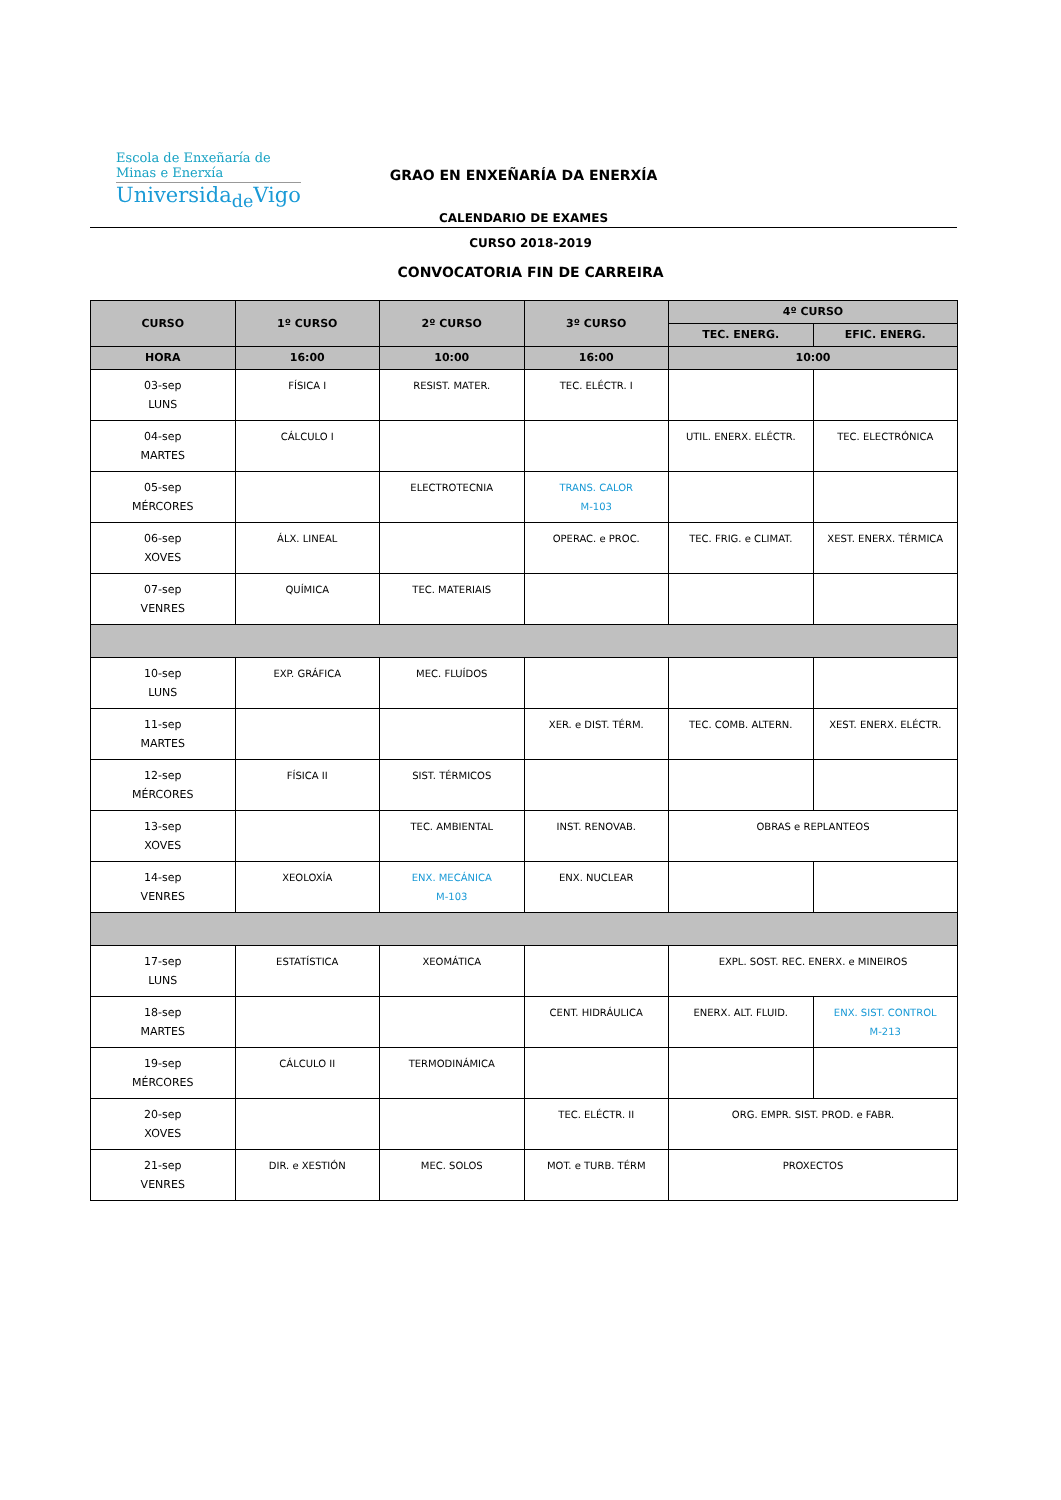Escola de Enxeñaría de
Minas e Enerxía
Universida<sub>de</sub>Vigo
GRAO EN ENXEÑARÍA DA ENERXÍA
CALENDARIO DE EXAMES
CURSO 2018-2019
CONVOCATORIA FIN DE CARREIRA
| CURSO | 1º CURSO | 2º CURSO | 3º CURSO | 4º CURSO | |
| --- | --- | --- | --- | --- | --- |
| | | | | TEC. ENERG. | EFIC. ENERG. |
| HORA | 16:00 | 10:00 | 16:00 | 10:00 | |
| 03-sep LUNS | FÍSICA I | RESIST. MATER. | TEC. ELÉCTR. I | | |
| 04-sep MARTES | CÁLCULO I | | | UTIL. ENERX. ELÉCTR. | TEC. ELECTRÓNICA |
| 05-sep MÉRCORES | | ELECTROTECNIA | TRANS. CALOR M-103 | | |
| 06-sep XOVES | ÁLX. LINEAL | | OPERAC. e PROC. | TEC. FRIG. e CLIMAT. | XEST. ENERX. TÉRMICA |
| 07-sep VENRES | QUÍMICA | TEC. MATERIAIS | | | |
| 10-sep LUNS | EXP. GRÁFICA | MEC. FLUÍDOS | | | |
| 11-sep MARTES | | | XER. e DIST. TÉRM. | TEC. COMB. ALTERN. | XEST. ENERX. ELÉCTR. |
| 12-sep MÉRCORES | FÍSICA II | SIST. TÉRMICOS | | | |
| 13-sep XOVES | | TEC. AMBIENTAL | INST. RENOVAB. | OBRAS e REPLANTEOS | |
| 14-sep VENRES | XEOLOXÍA | ENX. MECÁNICA M-103 | ENX. NUCLEAR | | |
| 17-sep LUNS | ESTATÍSTICA | XEOMÁTICA | | EXPL. SOST. REC. ENERX. e MINEIROS | |
| 18-sep MARTES | | | CENT. HIDRÁULICA | ENERX. ALT. FLUID. | ENX. SIST. CONTROL M-213 |
| 19-sep MÉRCORES | CÁLCULO II | TERMODINÁMICA | | | |
| 20-sep XOVES | | | TEC. ELÉCTR. II | ORG. EMPR. SIST. PROD. e FABR. | |
| 21-sep VENRES | DIR. e XESTIÓN | MEC. SOLOS | MOT. e TURB. TÉRM | PROXECTOS | |